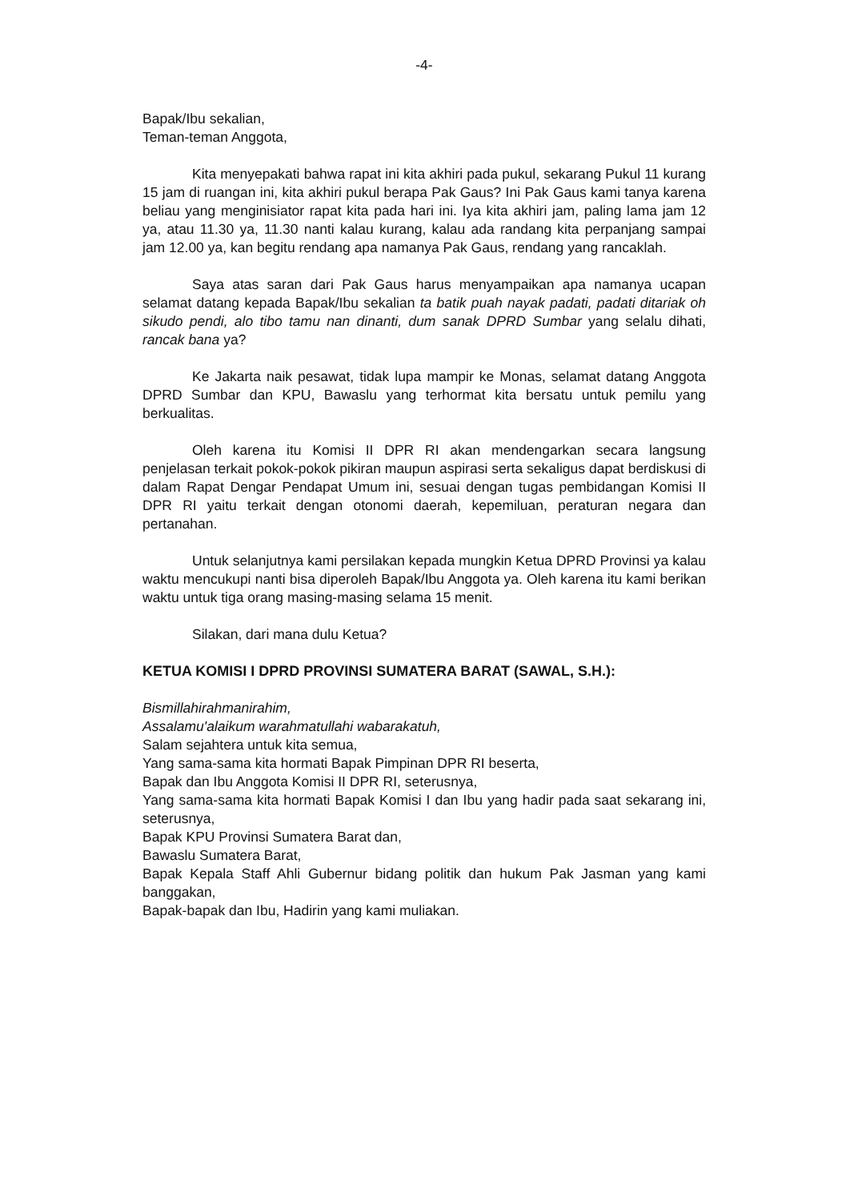-4-
Bapak/Ibu sekalian,
Teman-teman Anggota,
Kita menyepakati bahwa rapat ini kita akhiri pada pukul, sekarang Pukul 11 kurang 15 jam di ruangan ini, kita akhiri pukul berapa Pak Gaus? Ini Pak Gaus kami tanya karena beliau yang menginisiator rapat kita pada hari ini. Iya kita akhiri jam, paling lama jam 12 ya, atau 11.30 ya, 11.30 nanti kalau kurang, kalau ada randang kita perpanjang sampai jam 12.00 ya, kan begitu rendang apa namanya Pak Gaus, rendang yang rancaklah.
Saya atas saran dari Pak Gaus harus menyampaikan apa namanya ucapan selamat datang kepada Bapak/Ibu sekalian ta batik puah nayak padati, padati ditariak oh sikudo pendi, alo tibo tamu nan dinanti, dum sanak DPRD Sumbar yang selalu dihati, rancak bana ya?
Ke Jakarta naik pesawat, tidak lupa mampir ke Monas, selamat datang Anggota DPRD Sumbar dan KPU, Bawaslu yang terhormat kita bersatu untuk pemilu yang berkualitas.
Oleh karena itu Komisi II DPR RI akan mendengarkan secara langsung penjelasan terkait pokok-pokok pikiran maupun aspirasi serta sekaligus dapat berdiskusi di dalam Rapat Dengar Pendapat Umum ini, sesuai dengan tugas pembidangan Komisi II DPR RI yaitu terkait dengan otonomi daerah, kepemiluan, peraturan negara dan pertanahan.
Untuk selanjutnya kami persilakan kepada mungkin Ketua DPRD Provinsi ya kalau waktu mencukupi nanti bisa diperoleh Bapak/Ibu Anggota ya. Oleh karena itu kami berikan waktu untuk tiga orang masing-masing selama 15 menit.
Silakan, dari mana dulu Ketua?
KETUA KOMISI I DPRD PROVINSI SUMATERA BARAT (SAWAL, S.H.):
Bismillahirahmanirahim,
Assalamu'alaikum warahmatullahi wabarakatuh,
Salam sejahtera untuk kita semua,
Yang sama-sama kita hormati Bapak Pimpinan DPR RI beserta,
Bapak dan Ibu Anggota Komisi II DPR RI, seterusnya,
Yang sama-sama kita hormati Bapak Komisi I dan Ibu yang hadir pada saat sekarang ini, seterusnya,
Bapak KPU Provinsi Sumatera Barat dan,
Bawaslu Sumatera Barat,
Bapak Kepala Staff Ahli Gubernur bidang politik dan hukum Pak Jasman yang kami banggakan,
Bapak-bapak dan Ibu, Hadirin yang kami muliakan.